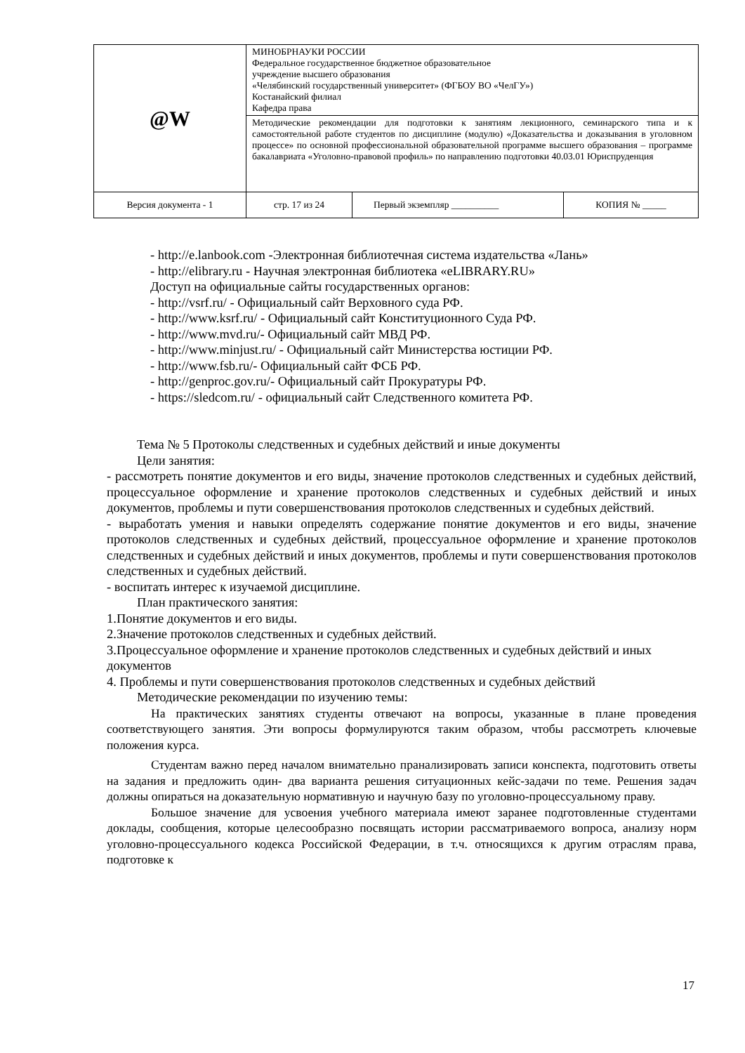| @W | МИНОБРНАУКИ РОССИИ Федеральное государственное бюджетное образовательное учреждение высшего образования «Челябинский государственный университет» (ФГБОУ ВО «ЧелГУ») Костанайский филиал Кафедра права | | |
| | Методические рекомендации для подготовки к занятиям лекционного, семинарского типа и к самостоятельной работе студентов по дисциплине (модулю) «Доказательства и доказывания в уголовном процессе» по основной профессиональной образовательной программе высшего образования – программе бакалавриата «Уголовно-правовой профиль» по направлению подготовки 40.03.01 Юриспруденция | | |
| Версия документа - 1 | стр. 17 из 24 | Первый экземпляр __________ | КОПИЯ № _____ |
- http://e.lanbook.com -Электронная библиотечная система издательства «Лань»
- http://elibrary.ru - Научная электронная библиотека «eLIBRARY.RU»
Доступ на официальные сайты государственных органов:
- http://vsrf.ru/ - Официальный сайт Верховного суда РФ.
- http://www.ksrf.ru/ - Официальный сайт Конституционного Суда РФ.
- http://www.mvd.ru/- Официальный сайт МВД РФ.
- http://www.minjust.ru/ - Официальный сайт Министерства юстиции РФ.
- http://www.fsb.ru/- Официальный сайт ФСБ РФ.
- http://genproc.gov.ru/- Официальный сайт Прокуратуры РФ.
- https://sledcom.ru/ - официальный сайт Следственного комитета РФ.
Тема № 5 Протоколы следственных и судебных действий и иные документы
Цели занятия:
- рассмотреть понятие документов и его виды, значение протоколов следственных и судебных действий, процессуальное оформление и хранение протоколов следственных и судебных действий и иных документов, проблемы и пути совершенствования протоколов следственных и судебных действий.
- выработать умения и навыки определять содержание понятие документов и его виды, значение протоколов следственных и судебных действий, процессуальное оформление и хранение протоколов следственных и судебных действий и иных документов, проблемы и пути совершенствования протоколов следственных и судебных действий.
- воспитать интерес к изучаемой дисциплине.
План практического занятия:
1.Понятие документов и его виды.
2.Значение протоколов следственных и судебных действий.
3.Процессуальное оформление и хранение протоколов следственных и судебных действий и иных документов
4. Проблемы и пути совершенствования протоколов следственных и судебных действий
Методические рекомендации по изучению темы:
На практических занятиях студенты отвечают на вопросы, указанные в плане проведения соответствующего занятия. Эти вопросы формулируются таким образом, чтобы рассмотреть ключевые положения курса.
Студентам важно перед началом внимательно пранализировать записи конспекта, подготовить ответы на задания и предложить один- два варианта решения ситуационных кейс-задачи по теме. Решения задач должны опираться на доказательную нормативную и научную базу по уголовно-процессуальному праву.
Большое значение для усвоения учебного материала имеют заранее подготовленные студентами доклады, сообщения, которые целесообразно посвящать истории рассматриваемого вопроса, анализу норм уголовно-процессуального кодекса Российской Федерации, в т.ч. относящихся к другим отраслям права, подготовке к
17